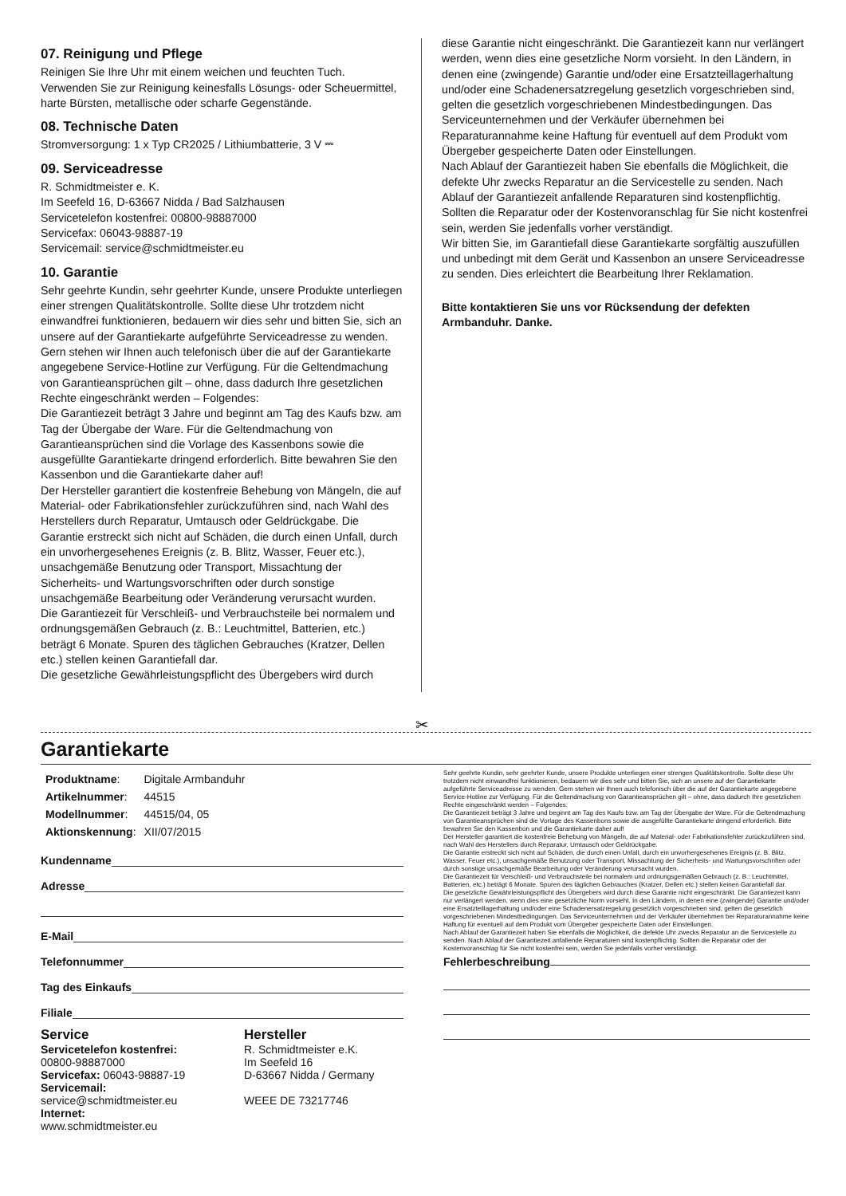07. Reinigung und Pflege
Reinigen Sie Ihre Uhr mit einem weichen und feuchten Tuch. Verwenden Sie zur Reinigung keinesfalls Lösungs- oder Scheuermittel, harte Bürsten, metallische oder scharfe Gegenstände.
08. Technische Daten
Stromversorgung: 1 x Typ CR2025 / Lithiumbatterie, 3 V ⎓
09. Serviceadresse
R. Schmidtmeister e. K.
Im Seefeld 16, D-63667 Nidda / Bad Salzhausen
Servicetelefon kostenfrei: 00800-98887000
Servicefax: 06043-98887-19
Servicemail: service@schmidtmeister.eu
10. Garantie
Sehr geehrte Kundin, sehr geehrter Kunde, unsere Produkte unterliegen einer strengen Qualitätskontrolle. Sollte diese Uhr trotzdem nicht einwandfrei funktionieren, bedauern wir dies sehr und bitten Sie, sich an unsere auf der Garantiekarte aufgeführte Serviceadresse zu wenden. Gern stehen wir Ihnen auch telefonisch über die auf der Garantiekarte angegebene Service-Hotline zur Verfügung. Für die Geltendmachung von Garantieansprüchen gilt – ohne, dass dadurch Ihre gesetzlichen Rechte eingeschränkt werden – Folgendes:
Die Garantiezeit beträgt 3 Jahre und beginnt am Tag des Kaufs bzw. am Tag der Übergabe der Ware. Für die Geltendmachung von Garantieansprüchen sind die Vorlage des Kassenbons sowie die ausgefüllte Garantiekarte dringend erforderlich. Bitte bewahren Sie den Kassenbon und die Garantiekarte daher auf!
Der Hersteller garantiert die kostenfreie Behebung von Mängeln, die auf Material- oder Fabrikationsfehler zurückzuführen sind, nach Wahl des Herstellers durch Reparatur, Umtausch oder Geldrückgabe. Die Garantie erstreckt sich nicht auf Schäden, die durch einen Unfall, durch ein unvorhergesehenes Ereignis (z. B. Blitz, Wasser, Feuer etc.), unsachgemäße Benutzung oder Transport, Missachtung der Sicherheits- und Wartungsvorschriften oder durch sonstige unsachgemäße Bearbeitung oder Veränderung verursacht wurden.
Die Garantiezeit für Verschleiß- und Verbrauchsteile bei normalem und ordnungsgemäßen Gebrauch (z. B.: Leuchtmittel, Batterien, etc.) beträgt 6 Monate. Spuren des täglichen Gebrauches (Kratzer, Dellen etc.) stellen keinen Garantiefall dar.
Die gesetzliche Gewährleistungspflicht des Übergebers wird durch
diese Garantie nicht eingeschränkt. Die Garantiezeit kann nur verlängert werden, wenn dies eine gesetzliche Norm vorsieht. In den Ländern, in denen eine (zwingende) Garantie und/oder eine Ersatzteillagerhaltung und/oder eine Schadenersatzregelung gesetzlich vorgeschrieben sind, gelten die gesetzlich vorgeschriebenen Mindestbedingungen. Das Serviceunternehmen und der Verkäufer übernehmen bei Reparaturannahme keine Haftung für eventuell auf dem Produkt vom Übergeber gespeicherte Daten oder Einstellungen.
Nach Ablauf der Garantiezeit haben Sie ebenfalls die Möglichkeit, die defekte Uhr zwecks Reparatur an die Servicestelle zu senden. Nach Ablauf der Garantiezeit anfallende Reparaturen sind kostenpflichtig. Sollten die Reparatur oder der Kostenvoranschlag für Sie nicht kostenfrei sein, werden Sie jedenfalls vorher verständigt.
Wir bitten Sie, im Garantiefall diese Garantiekarte sorgfältig auszufüllen und unbedingt mit dem Gerät und Kassenbon an unsere Serviceadresse zu senden. Dies erleichtert die Bearbeitung Ihrer Reklamation.
Bitte kontaktieren Sie uns vor Rücksendung der defekten Armbanduhr. Danke.
✂
Garantiekarte
| Produktname : | Digitale Armbanduhr |
| Artikelnummer : | 44515 |
| Modellnummer : | 44515/04, 05 |
| Aktionskennung : | XII/07/2015 |
Kundenname
Adresse
E-Mail
Telefonnummer
Tag des Einkaufs
Filiale
Service
Servicetelefon kostenfrei:
00800-98887000
Servicefax: 06043-98887-19
Servicemail:
service@schmidtmeister.eu
Internet:
www.schmidtmeister.eu
Hersteller
R. Schmidtmeister e.K.
Im Seefeld 16
D-63667 Nidda / Germany
WEEE DE 73217746
Sehr geehrte Kundin, sehr geehrter Kunde, unsere Produkte unterliegen einer strengen Qualitätskontrolle. Sollte diese Uhr trotzdem nicht einwandfrei funktionieren, bedauern wir dies sehr und bitten Sie, sich an unsere auf der Garantiekarte aufgeführte Serviceadresse zu wenden. Gern stehen wir Ihnen auch telefonisch über die auf der Garantiekarte angegebene Service-Hotline zur Verfügung. Für die Geltendmachung von Garantieansprüchen gilt – ohne, dass dadurch Ihre gesetzlichen Rechte eingeschränkt werden – Folgendes:
Die Garantiezeit beträgt 3 Jahre und beginnt am Tag des Kaufs bzw. am Tag der Übergabe der Ware. Für die Geltendmachung von Garantieansprüchen sind die Vorlage des Kassenbons sowie die ausgefüllte Garantiekarte dringend erforderlich. Bitte bewahren Sie den Kassenbon und die Garantiekarte daher auf!
Der Hersteller garantiert die kostenfreie Behebung von Mängeln, die auf Material- oder Fabrikationsfehler zurückzuführen sind, nach Wahl des Herstellers durch Reparatur, Umtausch oder Geldrückgabe.
Die Garantie erstreckt sich nicht auf Schäden, die durch einen Unfall, durch ein unvorhergesehenes Ereignis (z. B. Blitz, Wasser, Feuer etc.), unsachgemäße Benutzung oder Transport, Missachtung der Sicherheits- und Wartungsvorschriften oder durch sonstige unsachgemäße Bearbeitung oder Veränderung verursacht wurden.
Die Garantiezeit für Verschleiß- und Verbrauchsteile bei normalem und ordnungsgemäßen Gebrauch (z. B.: Leuchtmittel, Batterien, etc.) beträgt 6 Monate. Spuren des täglichen Gebrauches (Kratzer, Dellen etc.) stellen keinen Garantiefall dar.
Die gesetzliche Gewährleistungspflicht des Übergebers wird durch diese Garantie nicht eingeschränkt. Die Garantiezeit kann nur verlängert werden, wenn dies eine gesetzliche Norm vorsieht. In den Ländern, in denen eine (zwingende) Garantie und/oder eine Ersatzteillagerhaltung und/oder eine Schadenersatzregelung gesetzlich vorgeschrieben sind, gelten die gesetzlich vorgeschriebenen Mindestbedingungen. Das Serviceunternehmen und der Verkäufer übernehmen bei Reparaturannahme keine Haftung für eventuell auf dem Produkt vom Übergeber gespeicherte Daten oder Einstellungen.
Nach Ablauf der Garantiezeit haben Sie ebenfalls die Möglichkeit, die defekte Uhr zwecks Reparatur an die Servicestelle zu senden. Nach Ablauf der Garantiezeit anfallende Reparaturen sind kostenpflichtig. Sollten die Reparatur oder der Kostenvoranschlag für Sie nicht kostenfrei sein, werden Sie jedenfalls vorher verständigt.
Fehlerbeschreibung